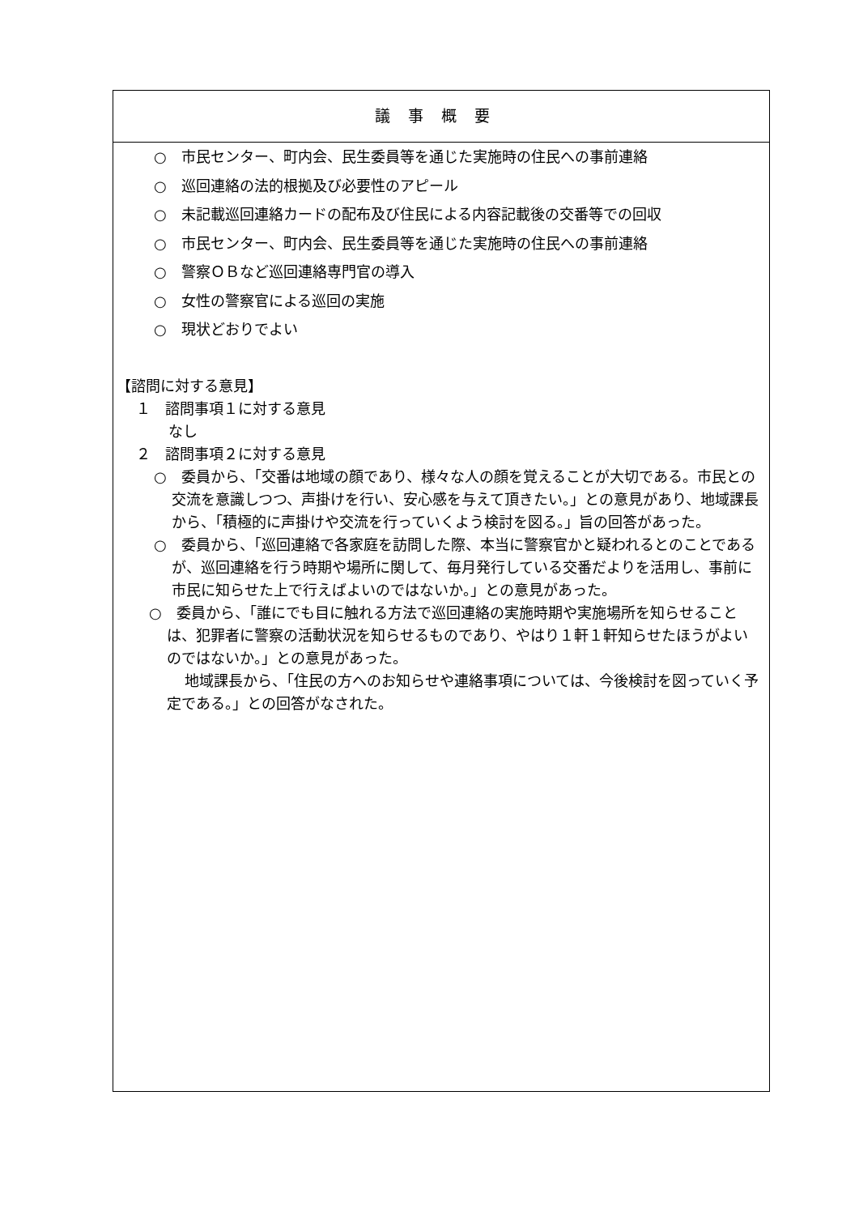議事概要
○　市民センター、町内会、民生委員等を通じた実施時の住民への事前連絡
○　巡回連絡の法的根拠及び必要性のアピール
○　未記載巡回連絡カードの配布及び住民による内容記載後の交番等での回収
○　市民センター、町内会、民生委員等を通じた実施時の住民への事前連絡
○　警察ＯＢなど巡回連絡専門官の導入
○　女性の警察官による巡回の実施
○　現状どおりでよい
【諮問に対する意見】
１　諮問事項１に対する意見
なし
２　諮問事項２に対する意見
○　委員から、「交番は地域の顔であり、様々な人の顔を覚えることが大切である。市民との交流を意識しつつ、声掛けを行い、安心感を与えて頂きたい。」との意見があり、地域課長から、「積極的に声掛けや交流を行っていくよう検討を図る。」旨の回答があった。
○　委員から、「巡回連絡で各家庭を訪問した際、本当に警察官かと疑われるとのことであるが、巡回連絡を行う時期や場所に関して、毎月発行している交番だよりを活用し、事前に市民に知らせた上で行えばよいのではないか。」との意見があった。
○　委員から、「誰にでも目に触れる方法で巡回連絡の実施時期や実施場所を知らせることは、犯罪者に警察の活動状況を知らせるものであり、やはり１軒１軒知らせたほうがよいのではないか。」との意見があった。
地域課長から、「住民の方へのお知らせや連絡事項については、今後検討を図っていく予定である。」との回答がなされた。